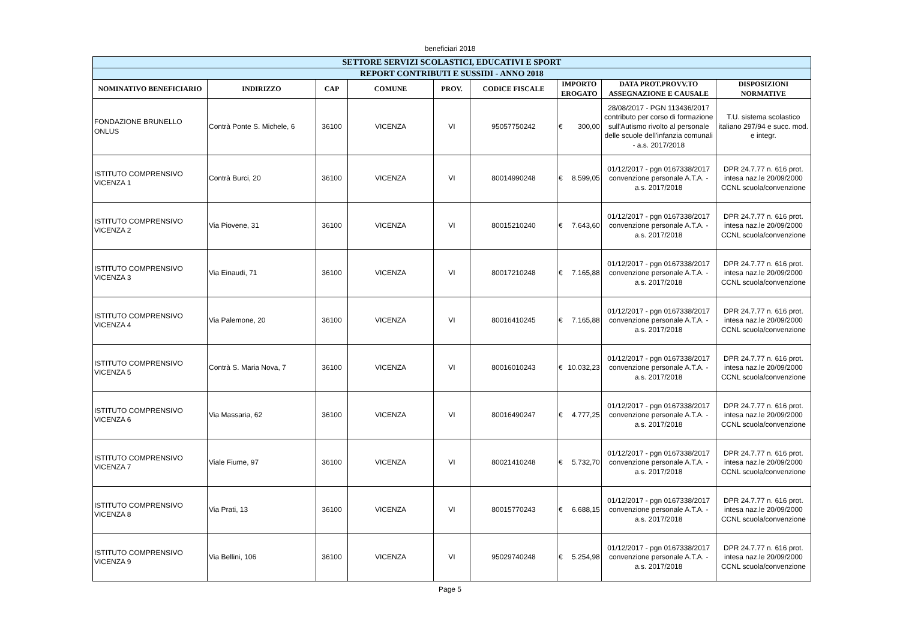beneficiari 2018
| SETTORE SERVIZI SCOLASTICI, EDUCATIVI E SPORT | | | | | | | | | |
| REPORT CONTRIBUTI E SUSSIDI - ANNO 2018 | | | | | | | | | |
| NOMINATIVO BENEFICIARIO | INDIRIZZO | CAP | COMUNE | PROV. | CODICE FISCALE | IMPORTO EROGATO | | DATA PROT.PROVV.TO ASSEGNAZIONE E CAUSALE | DISPOSIZIONI NORMATIVE |
| FONDAZIONE BRUNELLO ONLUS | Contrà Ponte S. Michele, 6 | 36100 | VICENZA | VI | 95057750242 | € | 300,00 | 28/08/2017 - PGN 113436/2017 contributo per corso di formazione sull'Autismo rivolto al personale delle scuole dell'infanzia comunali - a.s. 2017/2018 | T.U. sistema scolastico italiano 297/94 e succ. mod. e integr. |
| ISTITUTO COMPRENSIVO VICENZA 1 | Contrà Burci, 20 | 36100 | VICENZA | VI | 80014990248 | € | 8.599,05 | 01/12/2017 - pgn 0167338/2017 convenzione personale A.T.A. - a.s. 2017/2018 | DPR 24.7.77 n. 616 prot. intesa naz.le 20/09/2000 CCNL scuola/convenzione |
| ISTITUTO COMPRENSIVO VICENZA 2 | Via Piovene, 31 | 36100 | VICENZA | VI | 80015210240 | € | 7.643,60 | 01/12/2017 - pgn 0167338/2017 convenzione personale A.T.A. - a.s. 2017/2018 | DPR 24.7.77 n. 616 prot. intesa naz.le 20/09/2000 CCNL scuola/convenzione |
| ISTITUTO COMPRENSIVO VICENZA 3 | Via Einaudi, 71 | 36100 | VICENZA | VI | 80017210248 | € | 7.165,88 | 01/12/2017 - pgn 0167338/2017 convenzione personale A.T.A. - a.s. 2017/2018 | DPR 24.7.77 n. 616 prot. intesa naz.le 20/09/2000 CCNL scuola/convenzione |
| ISTITUTO COMPRENSIVO VICENZA 4 | Via Palemone, 20 | 36100 | VICENZA | VI | 80016410245 | € | 7.165,88 | 01/12/2017 - pgn 0167338/2017 convenzione personale A.T.A. - a.s. 2017/2018 | DPR 24.7.77 n. 616 prot. intesa naz.le 20/09/2000 CCNL scuola/convenzione |
| ISTITUTO COMPRENSIVO VICENZA 5 | Contrà S. Maria Nova, 7 | 36100 | VICENZA | VI | 80016010243 | € | 10.032,23 | 01/12/2017 - pgn 0167338/2017 convenzione personale A.T.A. - a.s. 2017/2018 | DPR 24.7.77 n. 616 prot. intesa naz.le 20/09/2000 CCNL scuola/convenzione |
| ISTITUTO COMPRENSIVO VICENZA 6 | Via Massaria, 62 | 36100 | VICENZA | VI | 80016490247 | € | 4.777,25 | 01/12/2017 - pgn 0167338/2017 convenzione personale A.T.A. - a.s. 2017/2018 | DPR 24.7.77 n. 616 prot. intesa naz.le 20/09/2000 CCNL scuola/convenzione |
| ISTITUTO COMPRENSIVO VICENZA 7 | Viale Fiume, 97 | 36100 | VICENZA | VI | 80021410248 | € | 5.732,70 | 01/12/2017 - pgn 0167338/2017 convenzione personale A.T.A. - a.s. 2017/2018 | DPR 24.7.77 n. 616 prot. intesa naz.le 20/09/2000 CCNL scuola/convenzione |
| ISTITUTO COMPRENSIVO VICENZA 8 | Via Prati, 13 | 36100 | VICENZA | VI | 80015770243 | € | 6.688,15 | 01/12/2017 - pgn 0167338/2017 convenzione personale A.T.A. - a.s. 2017/2018 | DPR 24.7.77 n. 616 prot. intesa naz.le 20/09/2000 CCNL scuola/convenzione |
| ISTITUTO COMPRENSIVO VICENZA 9 | Via Bellini, 106 | 36100 | VICENZA | VI | 95029740248 | € | 5.254,98 | 01/12/2017 - pgn 0167338/2017 convenzione personale A.T.A. - a.s. 2017/2018 | DPR 24.7.77 n. 616 prot. intesa naz.le 20/09/2000 CCNL scuola/convenzione |
Page 5